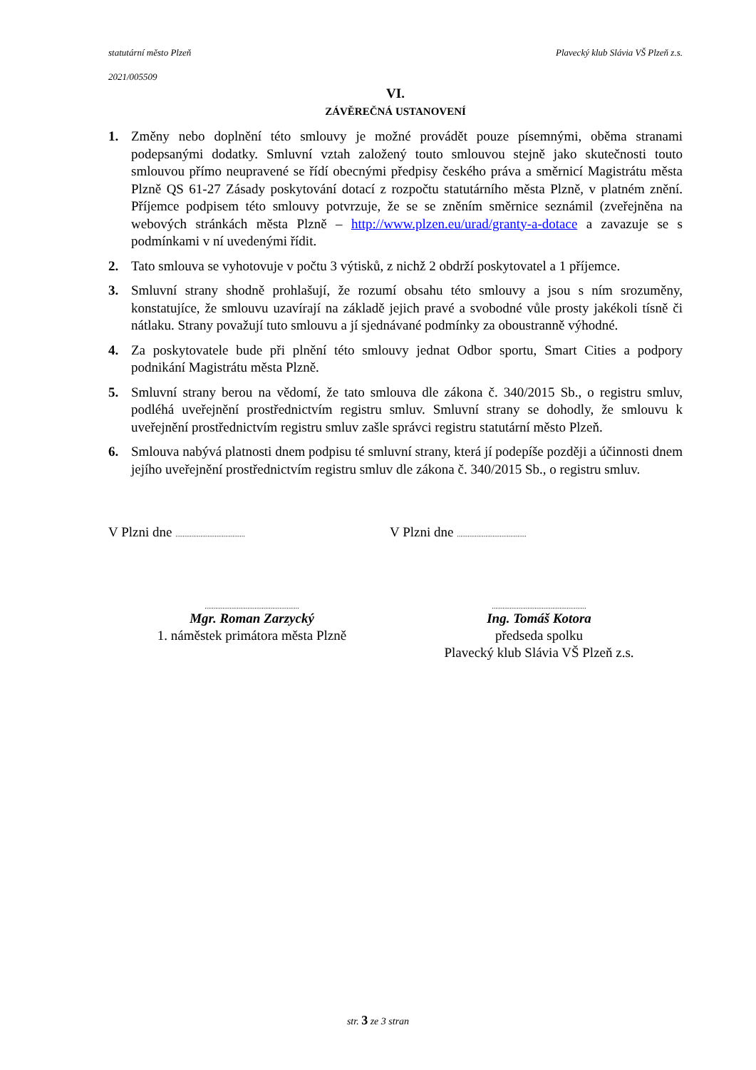statutární město Plzeň Plavecký klub Slávia VŠ Plzeň z.s.
2021/005509
VI.
ZÁVĚREČNÁ USTANOVENÍ
1. Změny nebo doplnění této smlouvy je možné provádět pouze písemnými, oběma stranami podepsanými dodatky. Smluvní vztah založený touto smlouvou stejně jako skutečnosti touto smlouvou přímo neupravené se řídí obecnými předpisy českého práva a směrnicí Magistrátu města Plzně QS 61-27 Zásady poskytování dotací z rozpočtu statutárního města Plzně, v platném znění. Příjemce podpisem této smlouvy potvrzuje, že se se zněním směrnice seznámil (zveřejněna na webových stránkách města Plzně – http://www.plzen.eu/urad/granty-a-dotace a zavazuje se s podmínkami v ní uvedenými řídit.
2. Tato smlouva se vyhotovuje v počtu 3 výtisků, z nichž 2 obdrží poskytovatel a 1 příjemce.
3. Smluvní strany shodně prohlašují, že rozumí obsahu této smlouvy a jsou s ním srozuměny, konstatujíce, že smlouvu uzavírají na základě jejich pravé a svobodné vůle prosty jakékoli tísně či nátlaku. Strany považují tuto smlouvu a jí sjednávané podmínky za oboustranně výhodné.
4. Za poskytovatele bude při plnění této smlouvy jednat Odbor sportu, Smart Cities a podpory podnikání Magistrátu města Plzně.
5. Smluvní strany berou na vědomí, že tato smlouva dle zákona č. 340/2015 Sb., o registru smluv, podléhá uveřejnění prostřednictvím registru smluv. Smluvní strany se dohodly, že smlouvu k uveřejnění prostřednictvím registru smluv zašle správci registru statutární město Plzeň.
6. Smlouva nabývá platnosti dnem podpisu té smluvní strany, která jí podepíše později a účinnosti dnem jejího uveřejnění prostřednictvím registru smluv dle zákona č. 340/2015 Sb., o registru smluv.
V Plzni dne .......................................
V Plzni dne .......................................
.....................................................
Mgr. Roman Zarzycký
1. náměstek primátora města Plzně
.....................................................
Ing. Tomáš Kotora
předseda spolku
Plavecký klub Slávia VŠ Plzeň z.s.
str. 3 ze 3 stran